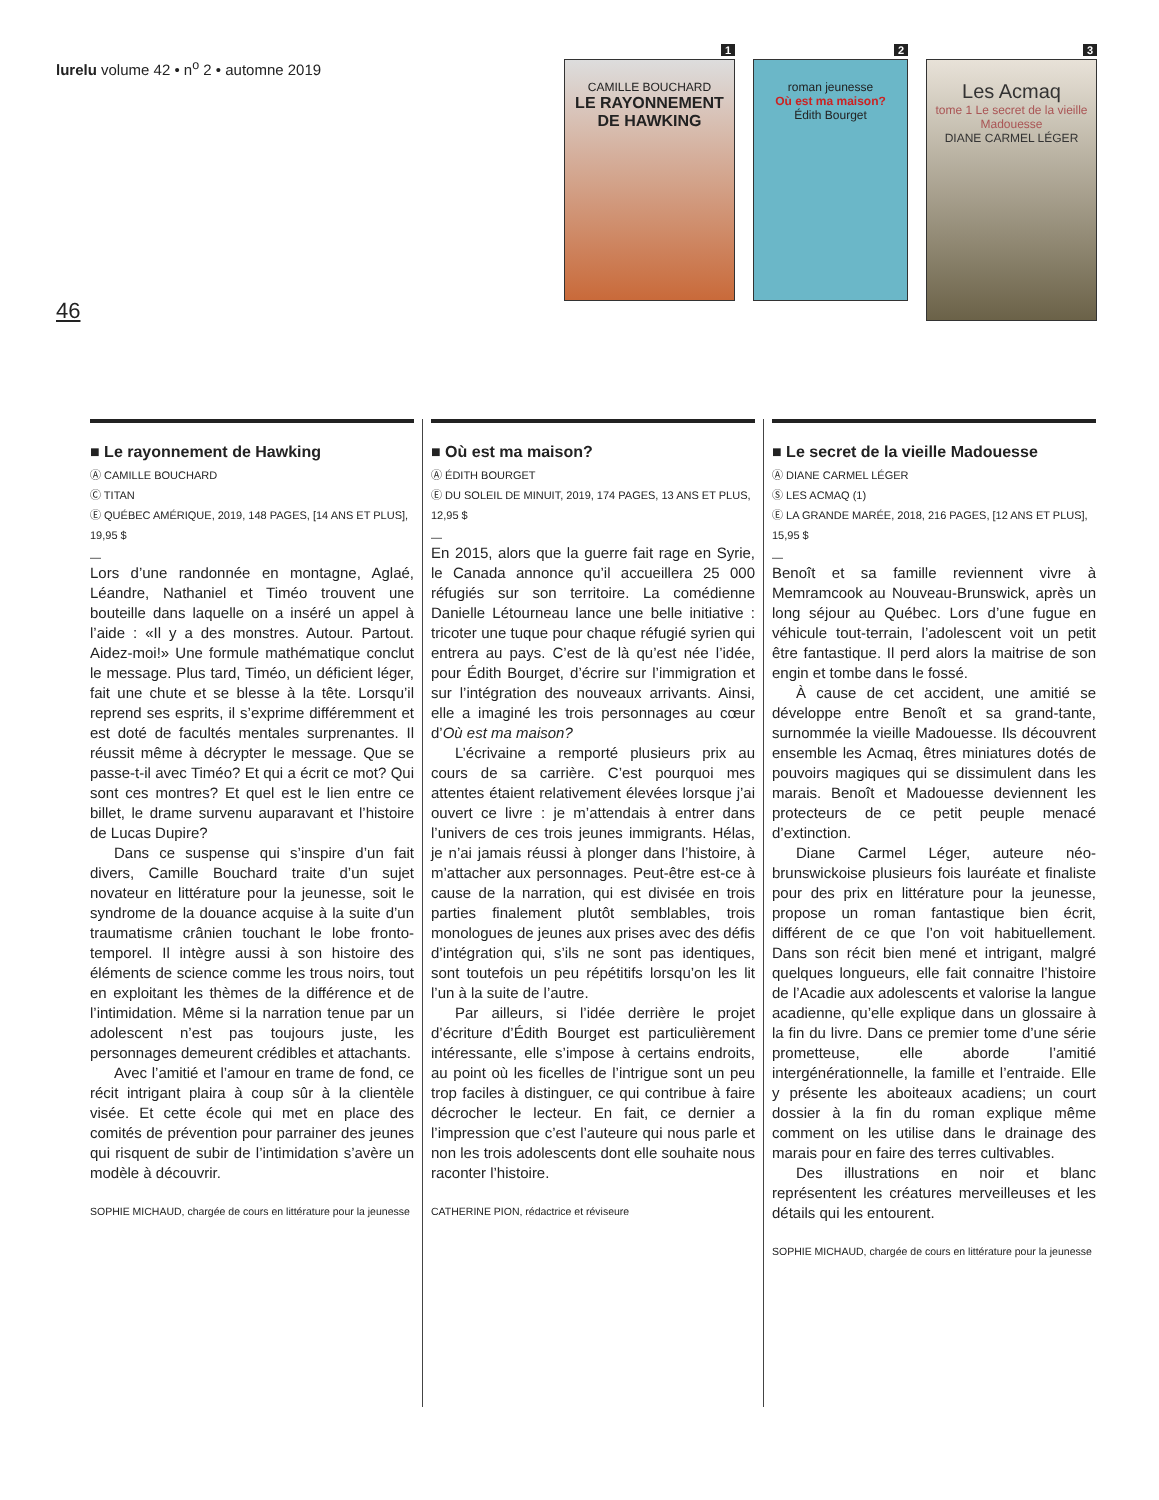lurelu volume 42 • n<sup>o</sup> 2 • automne 2019
46
1
CAMILLE BOUCHARD
LE RAYONNEMENT DE HAWKING
2
roman jeunesse
Où est ma maison?
Édith Bourget
3
Les Acmaq
tome 1 Le secret de la vieille Madouesse
DIANE CARMEL LÉGER
■ Le rayonnement de Hawking
Ⓐ CAMILLE BOUCHARD
Ⓒ TITAN
Ⓔ QUÉBEC AMÉRIQUE, 2019, 148 PAGES, [14 ANS ET PLUS], 19,95 $
—
Lors d’une randonnée en montagne, Aglaé, Léandre, Nathaniel et Timéo trouvent une bouteille dans laquelle on a inséré un appel à l’aide : «Il y a des monstres. Autour. Partout. Aidez-moi!» Une formule mathématique conclut le message. Plus tard, Timéo, un déficient léger, fait une chute et se blesse à la tête. Lorsqu’il reprend ses esprits, il s’exprime différemment et est doté de facultés mentales surprenantes. Il réussit même à décrypter le message. Que se passe-t-il avec Timéo? Et qui a écrit ce mot? Qui sont ces montres? Et quel est le lien entre ce billet, le drame survenu auparavant et l’histoire de Lucas Dupire?
Dans ce suspense qui s’inspire d’un fait divers, Camille Bouchard traite d’un sujet novateur en littérature pour la jeunesse, soit le syndrome de la douance acquise à la suite d’un traumatisme crânien touchant le lobe fronto-temporel. Il intègre aussi à son histoire des éléments de science comme les trous noirs, tout en exploitant les thèmes de la différence et de l’intimidation. Même si la narration tenue par un adolescent n’est pas toujours juste, les personnages demeurent crédibles et attachants.
Avec l’amitié et l’amour en trame de fond, ce récit intrigant plaira à coup sûr à la clientèle visée. Et cette école qui met en place des comités de prévention pour parrainer des jeunes qui risquent de subir de l’intimidation s’avère un modèle à découvrir.
SOPHIE MICHAUD, chargée de cours en littérature pour la jeunesse
■ Où est ma maison?
Ⓐ ÉDITH BOURGET
Ⓔ DU SOLEIL DE MINUIT, 2019, 174 PAGES, 13 ANS ET PLUS, 12,95 $
—
En 2015, alors que la guerre fait rage en Syrie, le Canada annonce qu’il accueillera 25 000 réfugiés sur son territoire. La comédienne Danielle Létourneau lance une belle initiative : tricoter une tuque pour chaque réfugié syrien qui entrera au pays. C’est de là qu’est née l’idée, pour Édith Bourget, d’écrire sur l’immigration et sur l’intégration des nouveaux arrivants. Ainsi, elle a imaginé les trois personnages au cœur d’Où est ma maison?
L’écrivaine a remporté plusieurs prix au cours de sa carrière. C’est pourquoi mes attentes étaient relativement élevées lorsque j’ai ouvert ce livre : je m’attendais à entrer dans l’univers de ces trois jeunes immigrants. Hélas, je n’ai jamais réussi à plonger dans l’histoire, à m’attacher aux personnages. Peut-être est-ce à cause de la narration, qui est divisée en trois parties finalement plutôt semblables, trois monologues de jeunes aux prises avec des défis d’intégration qui, s’ils ne sont pas identiques, sont toutefois un peu répétitifs lorsqu’on les lit l’un à la suite de l’autre.
Par ailleurs, si l’idée derrière le projet d’écriture d’Édith Bourget est particulièrement intéressante, elle s’impose à certains endroits, au point où les ficelles de l’intrigue sont un peu trop faciles à distinguer, ce qui contribue à faire décrocher le lecteur. En fait, ce dernier a l’impression que c’est l’auteure qui nous parle et non les trois adolescents dont elle souhaite nous raconter l’histoire.
CATHERINE PION, rédactrice et réviseure
■ Le secret de la vieille Madouesse
Ⓐ DIANE CARMEL LÉGER
Ⓢ LES ACMAQ (1)
Ⓔ LA GRANDE MARÉE, 2018, 216 PAGES, [12 ANS ET PLUS], 15,95 $
—
Benoît et sa famille reviennent vivre à Memramcook au Nouveau-Brunswick, après un long séjour au Québec. Lors d’une fugue en véhicule tout-terrain, l’adolescent voit un petit être fantastique. Il perd alors la maitrise de son engin et tombe dans le fossé.
À cause de cet accident, une amitié se développe entre Benoît et sa grand-tante, surnommée la vieille Madouesse. Ils découvrent ensemble les Acmaq, êtres miniatures dotés de pouvoirs magiques qui se dissimulent dans les marais. Benoît et Madouesse deviennent les protecteurs de ce petit peuple menacé d’extinction.
Diane Carmel Léger, auteure néo-brunswickoise plusieurs fois lauréate et finaliste pour des prix en littérature pour la jeunesse, propose un roman fantastique bien écrit, différent de ce que l’on voit habituellement. Dans son récit bien mené et intrigant, malgré quelques longueurs, elle fait connaitre l’histoire de l’Acadie aux adolescents et valorise la langue acadienne, qu’elle explique dans un glossaire à la fin du livre. Dans ce premier tome d’une série prometteuse, elle aborde l’amitié intergénérationnelle, la famille et l’entraide. Elle y présente les aboiteaux acadiens; un court dossier à la fin du roman explique même comment on les utilise dans le drainage des marais pour en faire des terres cultivables.
Des illustrations en noir et blanc représentent les créatures merveilleuses et les détails qui les entourent.
SOPHIE MICHAUD, chargée de cours en littérature pour la jeunesse